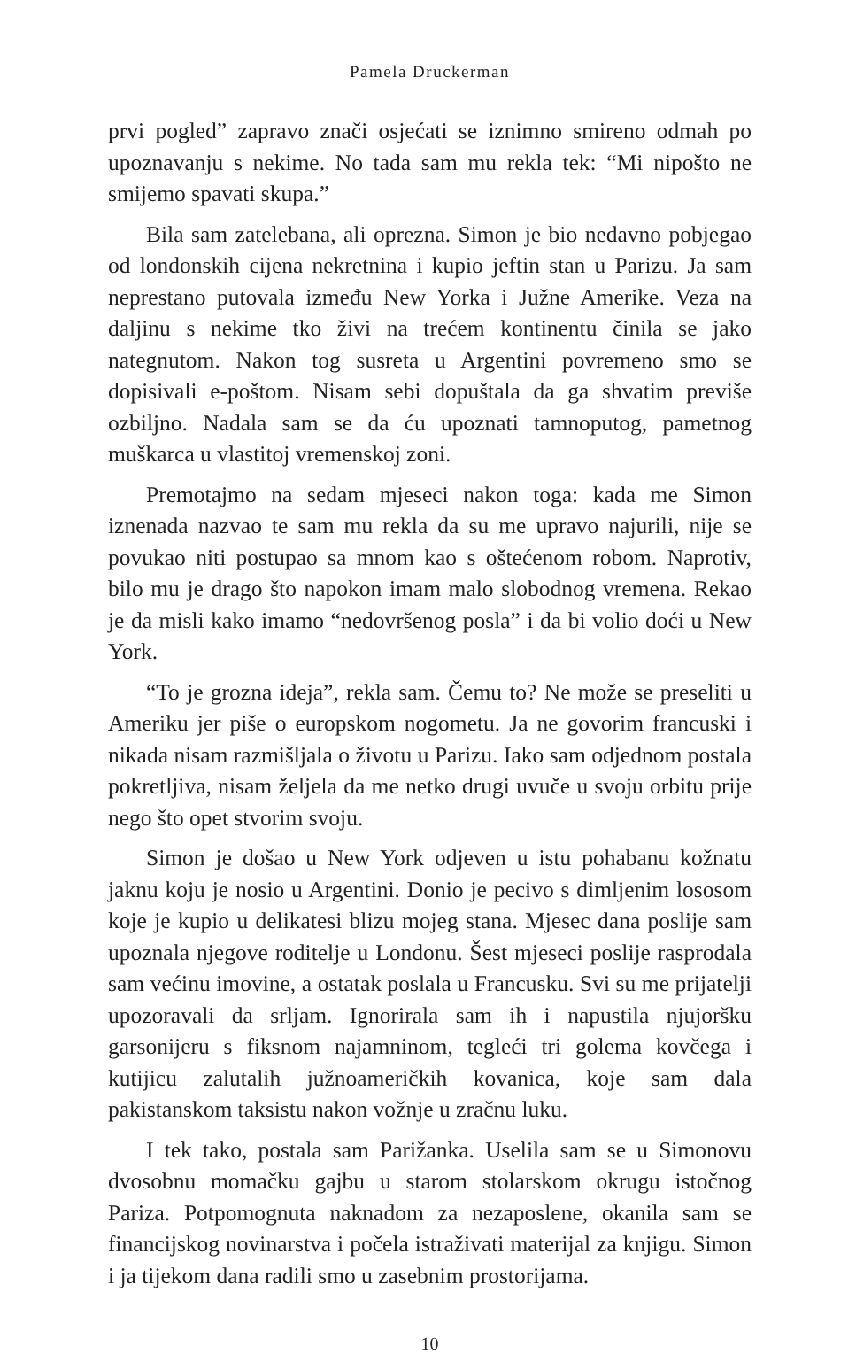Pamela Druckerman
prvi pogled” zapravo znači osjećati se iznimno smireno odmah po upoznavanju s nekime. No tada sam mu rekla tek: “Mi nipošto ne smijemo spavati skupa.”
Bila sam zatelebana, ali oprezna. Simon je bio nedavno pobjegao od londonskih cijena nekretnina i kupio jeftin stan u Parizu. Ja sam neprestano putovala između New Yorka i Južne Amerike. Veza na daljinu s nekime tko živi na trećem kontinentu činila se jako nategnutom. Nakon tog susreta u Argentini povremeno smo se dopisivali e-poštom. Nisam sebi dopuštala da ga shvatim previše ozbiljno. Nadala sam se da ću upoznati tamnoputog, pametnog muškarca u vlastitoj vremenskoj zoni.
Premotajmo na sedam mjeseci nakon toga: kada me Simon iznenada nazvao te sam mu rekla da su me upravo najurili, nije se povukao niti postupao sa mnom kao s oštećenom robom. Naprotiv, bilo mu je drago što napokon imam malo slobodnog vremena. Rekao je da misli kako imamo “nedovršenog posla” i da bi volio doći u New York.
“To je grozna ideja”, rekla sam. Čemu to? Ne može se preseliti u Ameriku jer piše o europskom nogometu. Ja ne govorim francuski i nikada nisam razmišljala o životu u Parizu. Iako sam odjednom postala pokretljiva, nisam željela da me netko drugi uvuče u svoju orbitu prije nego što opet stvorim svoju.
Simon je došao u New York odjeven u istu pohabanu kožnatu jaknu koju je nosio u Argentini. Donio je pecivo s dimljenim lososom koje je kupio u delikatesi blizu mojeg stana. Mjesec dana poslije sam upoznala njegove roditelje u Londonu. Šest mjeseci poslije rasprodala sam većinu imovine, a ostatak poslala u Francusku. Svi su me prijatelji upozoravali da srljam. Ignorirala sam ih i napustila njujoršku garsonijeru s fiksnom najamninom, tegleći tri golema kovčega i kutijicu zalutalih južnoameričkih kovanica, koje sam dala pakistanskom taksistu nakon vožnje u zračnu luku.
I tek tako, postala sam Parižanka. Uselila sam se u Simonovu dvosobnu momačku gajbu u starom stolarskom okrugu istočnog Pariza. Potpomognuta naknadom za nezaposlene, okanila sam se financijskog novinarstva i počela istraživati materijal za knjigu. Simon i ja tijekom dana radili smo u zasebnim prostorijama.
10